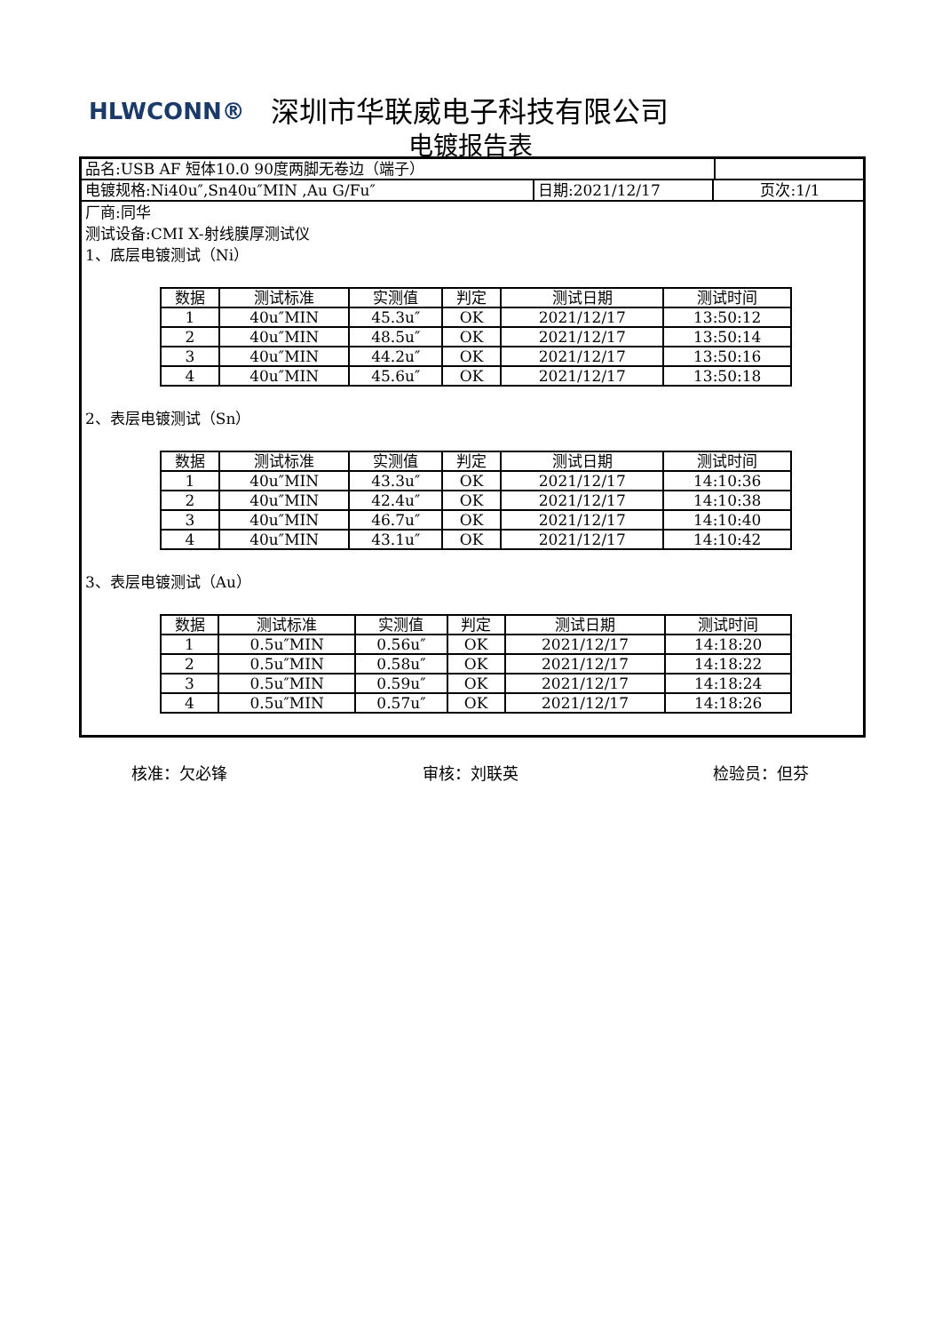HLWCONN® 深圳市华联威电子科技有限公司
电镀报告表
品名:USB AF 短体10.0 90度两脚无卷边（端子）
电镀规格:Ni40u″,Sn40u″MIN ,Au G/Fu″ 日期:2021/12/17 页次:1/1
厂商:同华
测试设备:CMI X-射线膜厚测试仪
1、底层电镀测试（Ni）
| 数据 | 测试标准 | 实测值 | 判定 | 测试日期 | 测试时间 |
| --- | --- | --- | --- | --- | --- |
| 1 | 40u″MIN | 45.3u″ | OK | 2021/12/17 | 13:50:12 |
| 2 | 40u″MIN | 48.5u″ | OK | 2021/12/17 | 13:50:14 |
| 3 | 40u″MIN | 44.2u″ | OK | 2021/12/17 | 13:50:16 |
| 4 | 40u″MIN | 45.6u″ | OK | 2021/12/17 | 13:50:18 |
2、表层电镀测试（Sn）
| 数据 | 测试标准 | 实测值 | 判定 | 测试日期 | 测试时间 |
| --- | --- | --- | --- | --- | --- |
| 1 | 40u″MIN | 43.3u″ | OK | 2021/12/17 | 14:10:36 |
| 2 | 40u″MIN | 42.4u″ | OK | 2021/12/17 | 14:10:38 |
| 3 | 40u″MIN | 46.7u″ | OK | 2021/12/17 | 14:10:40 |
| 4 | 40u″MIN | 43.1u″ | OK | 2021/12/17 | 14:10:42 |
3、表层电镀测试（Au）
| 数据 | 测试标准 | 实测值 | 判定 | 测试日期 | 测试时间 |
| --- | --- | --- | --- | --- | --- |
| 1 | 0.5u″MIN | 0.56u″ | OK | 2021/12/17 | 14:18:20 |
| 2 | 0.5u″MIN | 0.58u″ | OK | 2021/12/17 | 14:18:22 |
| 3 | 0.5u″MIN | 0.59u″ | OK | 2021/12/17 | 14:18:24 |
| 4 | 0.5u″MIN | 0.57u″ | OK | 2021/12/17 | 14:18:26 |
核准：欠必锋 审核：刘联英 检验员：但芬